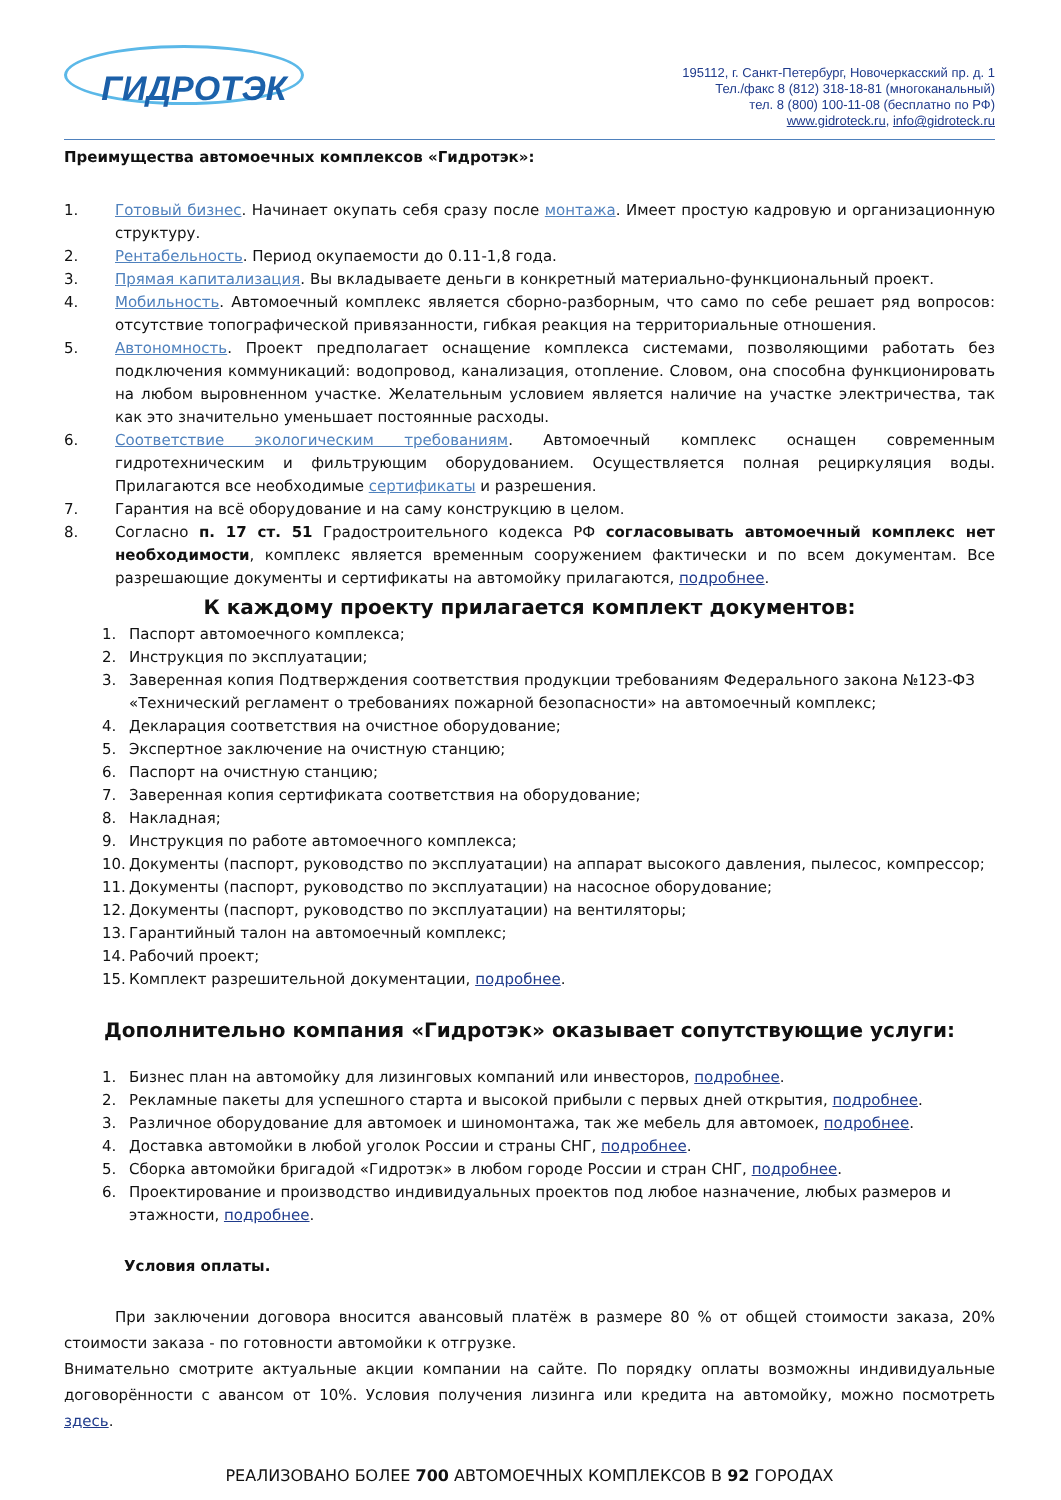ГИДРОТЭК
195112, г. Санкт-Петербург, Новочеркасский пр. д. 1
Тел./факс 8 (812) 318-18-81 (многоканальный)
тел. 8 (800) 100-11-08 (бесплатно по РФ)
www.gidroteck.ru, info@gidroteck.ru
Преимущества автомоечных комплексов «Гидротэк»:
1. Готовый бизнес. Начинает окупать себя сразу после монтажа. Имеет простую кадровую и организационную структуру.
2. Рентабельность. Период окупаемости до 0.11-1,8 года.
3. Прямая капитализация. Вы вкладываете деньги в конкретный материально-функциональный проект.
4. Мобильность. Автомоечный комплекс является сборно-разборным, что само по себе решает ряд вопросов: отсутствие топографической привязанности, гибкая реакция на территориальные отношения.
5. Автономность. Проект предполагает оснащение комплекса системами, позволяющими работать без подключения коммуникаций: водопровод, канализация, отопление. Словом, она способна функционировать на любом выровненном участке. Желательным условием является наличие на участке электричества, так как это значительно уменьшает постоянные расходы.
6. Соответствие экологическим требованиям. Автомоечный комплекс оснащен современным гидротехническим и фильтрующим оборудованием. Осуществляется полная рециркуляция воды. Прилагаются все необходимые сертификаты и разрешения.
7. Гарантия на всё оборудование и на саму конструкцию в целом.
8. Согласно п. 17 ст. 51 Градостроительного кодекса РФ согласовывать автомоечный комплекс нет необходимости, комплекс является временным сооружением фактически и по всем документам. Все разрешающие документы и сертификаты на автомойку прилагаются, подробнее.
К каждому проекту прилагается комплект документов:
1. Паспорт автомоечного комплекса;
2. Инструкция по эксплуатации;
3. Заверенная копия Подтверждения соответствия продукции требованиям Федерального закона №123-ФЗ «Технический регламент о требованиях пожарной безопасности» на автомоечный комплекс;
4. Декларация соответствия на очистное оборудование;
5. Экспертное заключение на очистную станцию;
6. Паспорт на очистную станцию;
7. Заверенная копия сертификата соответствия на оборудование;
8. Накладная;
9. Инструкция по работе автомоечного комплекса;
10. Документы (паспорт, руководство по эксплуатации) на аппарат высокого давления, пылесос, компрессор;
11. Документы (паспорт, руководство по эксплуатации) на насосное оборудование;
12. Документы (паспорт, руководство по эксплуатации) на вентиляторы;
13. Гарантийный талон на автомоечный комплекс;
14. Рабочий проект;
15. Комплект разрешительной документации, подробнее.
Дополнительно компания «Гидротэк» оказывает сопутствующие услуги:
1. Бизнес план на автомойку для лизинговых компаний или инвесторов, подробнее.
2. Рекламные пакеты для успешного старта и высокой прибыли с первых дней открытия, подробнее.
3. Различное оборудование для автомоек и шиномонтажа, так же мебель для автомоек, подробнее.
4. Доставка автомойки в любой уголок России и страны СНГ, подробнее.
5. Сборка автомойки бригадой «Гидротэк» в любом городе России и стран СНГ, подробнее.
6. Проектирование и производство индивидуальных проектов под любое назначение, любых размеров и этажности, подробнее.
Условия оплаты.
При заключении договора вносится авансовый платёж в размере 80 % от общей стоимости заказа, 20% стоимости заказа - по готовности автомойки к отгрузке.
Внимательно смотрите актуальные акции компании на сайте. По порядку оплаты возможны индивидуальные договорённости с авансом от 10%. Условия получения лизинга или кредита на автомойку, можно посмотреть здесь.
РЕАЛИЗОВАНО БОЛЕЕ 700 АВТОМОЕЧНЫХ КОМПЛЕКСОВ В 92 ГОРОДАХ